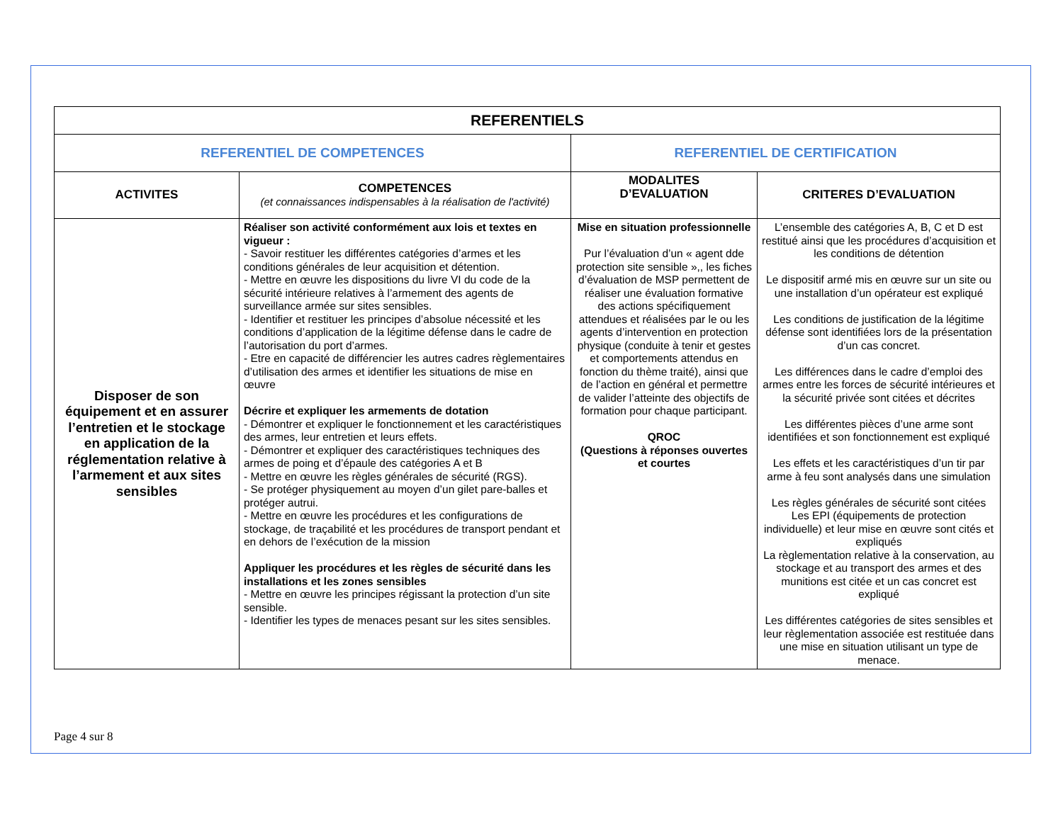| REFERENTIELS | | | |
| --- | --- | --- | --- |
| REFERENTIEL DE COMPETENCES | | REFERENTIEL DE CERTIFICATION | |
| ACTIVITES | COMPETENCES (et connaissances indispensables à la réalisation de l'activité) | MODALITES D’EVALUATION | CRITERES D’EVALUATION |
| Disposer de son équipement et en assurer l’entretien et le stockage en application de la réglementation relative à l’armement et aux sites sensibles | Réaliser son activité conformément aux lois et textes en vigueur : - Savoir restituer les différentes catégories d’armes et les conditions générales de leur acquisition et détention. - Mettre en œuvre les dispositions du livre VI du code de la sécurité intérieure relatives à l’armement des agents de surveillance armée sur sites sensibles. - Identifier et restituer les principes d’absolue nécessité et les conditions d’application de la légitime défense dans le cadre de l’autorisation du port d’armes. - Etre en capacité de différencier les autres cadres règlementaires d’utilisation des armes et identifier les situations de mise en œuvre Décrire et expliquer les armements de dotation - Démontrer et expliquer le fonctionnement et les caractéristiques des armes, leur entretien et leurs effets. - Démontrer et expliquer des caractéristiques techniques des armes de poing et d’épaule des catégories A et B - Mettre en œuvre les règles générales de sécurité (RGS). - Se protéger physiquement au moyen d’un gilet pare-balles et protéger autrui. - Mettre en œuvre les procédures et les configurations de stockage, de traçabilité et les procédures de transport pendant et en dehors de l’exécution de la mission Appliquer les procédures et les règles de sécurité dans les installations et les zones sensibles - Mettre en œuvre les principes régissant la protection d’un site sensible. - Identifier les types de menaces pesant sur les sites sensibles. | Mise en situation professionnelle Pur l’évaluation d’un « agent dde protection site sensible »,, les fiches d’évaluation de MSP permettent de réaliser une évaluation formative des actions spécifiquement attendues et réalisées par le ou les agents d’intervention en protection physique (conduite à tenir et gestes et comportements attendus en fonction du thème traité), ainsi que de l’action en général et permettre de valider l’atteinte des objectifs de formation pour chaque participant. QROC (Questions à réponses ouvertes et courtes | L’ensemble des catégories A, B, C et D est restitué ainsi que les procédures d’acquisition et les conditions de détention Le dispositif armé mis en œuvre sur un site ou une installation d’un opérateur est expliqué Les conditions de justification de la légitime défense sont identifiées lors de la présentation d’un cas concret. Les différences dans le cadre d’emploi des armes entre les forces de sécurité intérieures et la sécurité privée sont citées et décrites Les différentes pièces d’une arme sont identifiées et son fonctionnement est expliqué Les effets et les caractéristiques d’un tir par arme à feu sont analysés dans une simulation Les règles générales de sécurité sont citées Les EPI (équipements de protection individuelle) et leur mise en œuvre sont cités et expliqués La règlementation relative à la conservation, au stockage et au transport des armes et des munitions est citée et un cas concret est expliqué Les différentes catégories de sites sensibles et leur règlementation associée est restituée dans une mise en situation utilisant un type de menace. |
Page 4 sur 8